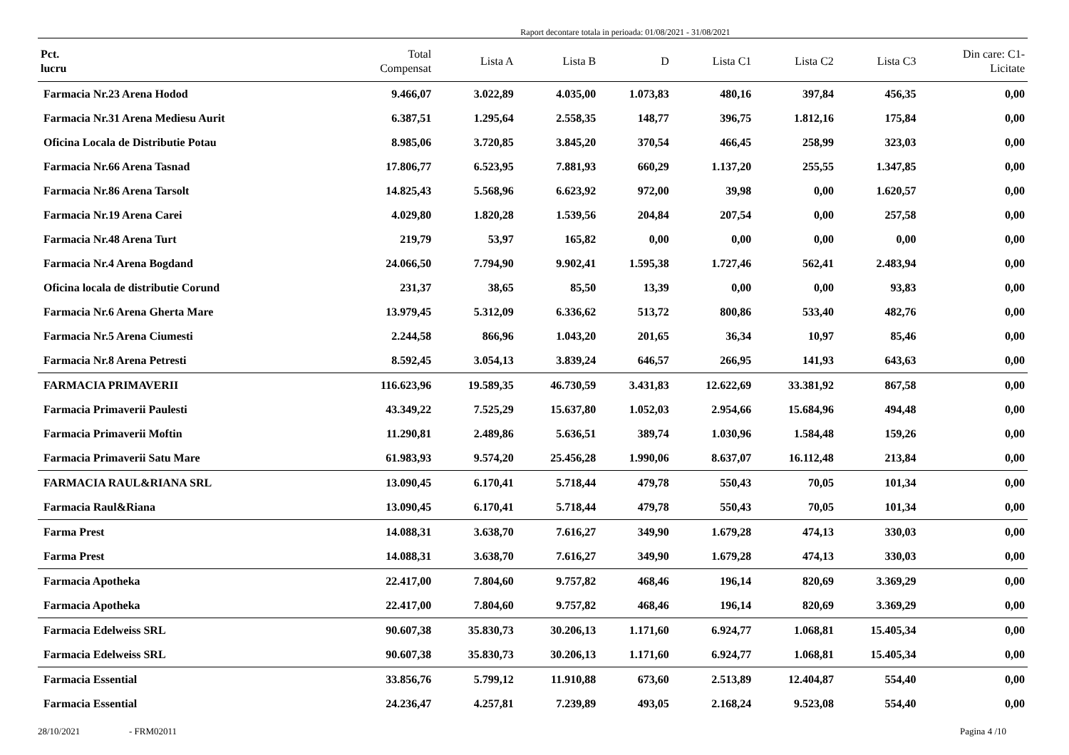Raport decontare totala in perioada: 01/08/2021 - 31/08/2021
| Pct. lucru | Total Compensat | Lista A | Lista B | D | Lista C1 | Lista C2 | Lista C3 | Din care: C1- Licitate |
| --- | --- | --- | --- | --- | --- | --- | --- | --- |
| Farmacia Nr.23 Arena Hodod | 9.466,07 | 3.022,89 | 4.035,00 | 1.073,83 | 480,16 | 397,84 | 456,35 | 0,00 |
| Farmacia Nr.31 Arena Mediesu Aurit | 6.387,51 | 1.295,64 | 2.558,35 | 148,77 | 396,75 | 1.812,16 | 175,84 | 0,00 |
| Oficina Locala de Distributie Potau | 8.985,06 | 3.720,85 | 3.845,20 | 370,54 | 466,45 | 258,99 | 323,03 | 0,00 |
| Farmacia Nr.66 Arena Tasnad | 17.806,77 | 6.523,95 | 7.881,93 | 660,29 | 1.137,20 | 255,55 | 1.347,85 | 0,00 |
| Farmacia Nr.86 Arena Tarsolt | 14.825,43 | 5.568,96 | 6.623,92 | 972,00 | 39,98 | 0,00 | 1.620,57 | 0,00 |
| Farmacia Nr.19 Arena Carei | 4.029,80 | 1.820,28 | 1.539,56 | 204,84 | 207,54 | 0,00 | 257,58 | 0,00 |
| Farmacia Nr.48 Arena Turt | 219,79 | 53,97 | 165,82 | 0,00 | 0,00 | 0,00 | 0,00 | 0,00 |
| Farmacia Nr.4 Arena Bogdand | 24.066,50 | 7.794,90 | 9.902,41 | 1.595,38 | 1.727,46 | 562,41 | 2.483,94 | 0,00 |
| Oficina locala de distributie Corund | 231,37 | 38,65 | 85,50 | 13,39 | 0,00 | 0,00 | 93,83 | 0,00 |
| Farmacia Nr.6 Arena Gherta Mare | 13.979,45 | 5.312,09 | 6.336,62 | 513,72 | 800,86 | 533,40 | 482,76 | 0,00 |
| Farmacia Nr.5 Arena Ciumesti | 2.244,58 | 866,96 | 1.043,20 | 201,65 | 36,34 | 10,97 | 85,46 | 0,00 |
| Farmacia Nr.8 Arena Petresti | 8.592,45 | 3.054,13 | 3.839,24 | 646,57 | 266,95 | 141,93 | 643,63 | 0,00 |
| FARMACIA PRIMAVERII | 116.623,96 | 19.589,35 | 46.730,59 | 3.431,83 | 12.622,69 | 33.381,92 | 867,58 | 0,00 |
| Farmacia Primaverii Paulesti | 43.349,22 | 7.525,29 | 15.637,80 | 1.052,03 | 2.954,66 | 15.684,96 | 494,48 | 0,00 |
| Farmacia Primaverii Moftin | 11.290,81 | 2.489,86 | 5.636,51 | 389,74 | 1.030,96 | 1.584,48 | 159,26 | 0,00 |
| Farmacia Primaverii Satu Mare | 61.983,93 | 9.574,20 | 25.456,28 | 1.990,06 | 8.637,07 | 16.112,48 | 213,84 | 0,00 |
| FARMACIA RAUL&RIANA SRL | 13.090,45 | 6.170,41 | 5.718,44 | 479,78 | 550,43 | 70,05 | 101,34 | 0,00 |
| Farmacia Raul&Riana | 13.090,45 | 6.170,41 | 5.718,44 | 479,78 | 550,43 | 70,05 | 101,34 | 0,00 |
| Farma Prest | 14.088,31 | 3.638,70 | 7.616,27 | 349,90 | 1.679,28 | 474,13 | 330,03 | 0,00 |
| Farma Prest | 14.088,31 | 3.638,70 | 7.616,27 | 349,90 | 1.679,28 | 474,13 | 330,03 | 0,00 |
| Farmacia Apotheka | 22.417,00 | 7.804,60 | 9.757,82 | 468,46 | 196,14 | 820,69 | 3.369,29 | 0,00 |
| Farmacia Apotheka | 22.417,00 | 7.804,60 | 9.757,82 | 468,46 | 196,14 | 820,69 | 3.369,29 | 0,00 |
| Farmacia Edelweiss SRL | 90.607,38 | 35.830,73 | 30.206,13 | 1.171,60 | 6.924,77 | 1.068,81 | 15.405,34 | 0,00 |
| Farmacia Edelweiss SRL | 90.607,38 | 35.830,73 | 30.206,13 | 1.171,60 | 6.924,77 | 1.068,81 | 15.405,34 | 0,00 |
| Farmacia Essential | 33.856,76 | 5.799,12 | 11.910,88 | 673,60 | 2.513,89 | 12.404,87 | 554,40 | 0,00 |
| Farmacia Essential | 24.236,47 | 4.257,81 | 7.239,89 | 493,05 | 2.168,24 | 9.523,08 | 554,40 | 0,00 |
28/10/2021 - FRM02011 Pagina 4 /10